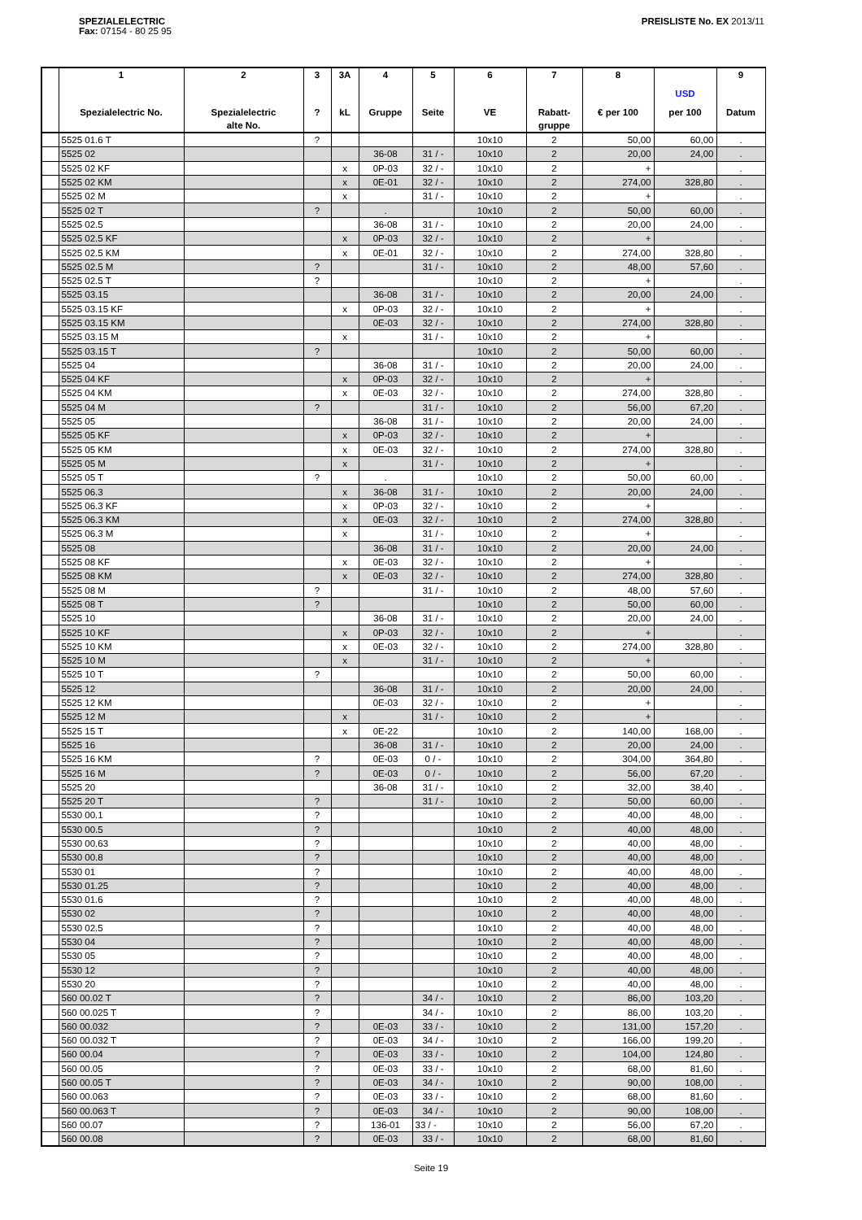SPEZIALELECTRIC
Fax: 07154 - 80 25 95
PREISLISTE No. EX 2013/11
| | 1 Spezialelectric No. | 2 Spezialelectric alte No. | 3 ? | 3A kL | 4 Gruppe | 5 Seite | 6 VE | 7 Rabatt- gruppe | 8 € per 100 | USD per 100 | 9 Datum |
| --- | --- | --- | --- | --- | --- | --- | --- | --- | --- | --- | --- |
| | 5525 01.6 T | | ? | | | | 10x10 | 2 | 50,00 | 60,00 | . |
| | 5525 02 | | | | 36-08 | 31 / - | 10x10 | 2 | 20,00 | 24,00 | . |
| | 5525 02 KF | | | x | 0P-03 | 32 / - | 10x10 | 2 | + | | . |
| | 5525 02 KM | | | x | 0E-01 | 32 / - | 10x10 | 2 | 274,00 | 328,80 | . |
| | 5525 02 M | | | x | | 31 / - | 10x10 | 2 | + | | . |
| | 5525 02 T | | ? | | . | | 10x10 | 2 | 50,00 | 60,00 | . |
| | 5525 02.5 | | | | 36-08 | 31 / - | 10x10 | 2 | 20,00 | 24,00 | . |
| | 5525 02.5 KF | | | x | 0P-03 | 32 / - | 10x10 | 2 | + | | . |
| | 5525 02.5 KM | | | x | 0E-01 | 32 / - | 10x10 | 2 | 274,00 | 328,80 | . |
| | 5525 02.5 M | | ? | | | 31 / - | 10x10 | 2 | 48,00 | 57,60 | . |
| | 5525 02.5 T | | ? | | | | 10x10 | 2 | + | | . |
| | 5525 03.15 | | | | 36-08 | 31 / - | 10x10 | 2 | 20,00 | 24,00 | . |
| | 5525 03.15 KF | | | x | 0P-03 | 32 / - | 10x10 | 2 | + | | . |
| | 5525 03.15 KM | | | | 0E-03 | 32 / - | 10x10 | 2 | 274,00 | 328,80 | . |
| | 5525 03.15 M | | | x | | 31 / - | 10x10 | 2 | + | | . |
| | 5525 03.15 T | | ? | | | | 10x10 | 2 | 50,00 | 60,00 | . |
| | 5525 04 | | | | 36-08 | 31 / - | 10x10 | 2 | 20,00 | 24,00 | . |
| | 5525 04 KF | | | x | 0P-03 | 32 / - | 10x10 | 2 | + | | . |
| | 5525 04 KM | | | x | 0E-03 | 32 / - | 10x10 | 2 | 274,00 | 328,80 | . |
| | 5525 04 M | | ? | | | 31 / - | 10x10 | 2 | 56,00 | 67,20 | . |
| | 5525 05 | | | | 36-08 | 31 / - | 10x10 | 2 | 20,00 | 24,00 | . |
| | 5525 05 KF | | | x | 0P-03 | 32 / - | 10x10 | 2 | + | | . |
| | 5525 05 KM | | | x | 0E-03 | 32 / - | 10x10 | 2 | 274,00 | 328,80 | . |
| | 5525 05 M | | | x | | 31 / - | 10x10 | 2 | + | | . |
| | 5525 05 T | | ? | | . | | 10x10 | 2 | 50,00 | 60,00 | . |
| | 5525 06.3 | | | x | 36-08 | 31 / - | 10x10 | 2 | 20,00 | 24,00 | . |
| | 5525 06.3 KF | | | x | 0P-03 | 32 / - | 10x10 | 2 | + | | . |
| | 5525 06.3 KM | | | x | 0E-03 | 32 / - | 10x10 | 2 | 274,00 | 328,80 | . |
| | 5525 06.3 M | | | x | | 31 / - | 10x10 | 2 | + | | . |
| | 5525 08 | | | | 36-08 | 31 / - | 10x10 | 2 | 20,00 | 24,00 | . |
| | 5525 08 KF | | | x | 0E-03 | 32 / - | 10x10 | 2 | + | | . |
| | 5525 08 KM | | | x | 0E-03 | 32 / - | 10x10 | 2 | 274,00 | 328,80 | . |
| | 5525 08 M | | ? | | | 31 / - | 10x10 | 2 | 48,00 | 57,60 | . |
| | 5525 08 T | | ? | | | | 10x10 | 2 | 50,00 | 60,00 | . |
| | 5525 10 | | | | 36-08 | 31 / - | 10x10 | 2 | 20,00 | 24,00 | . |
| | 5525 10 KF | | | x | 0P-03 | 32 / - | 10x10 | 2 | + | | . |
| | 5525 10 KM | | | x | 0E-03 | 32 / - | 10x10 | 2 | 274,00 | 328,80 | . |
| | 5525 10 M | | | x | | 31 / - | 10x10 | 2 | + | | . |
| | 5525 10 T | | ? | | | | 10x10 | 2 | 50,00 | 60,00 | . |
| | 5525 12 | | | | 36-08 | 31 / - | 10x10 | 2 | 20,00 | 24,00 | . |
| | 5525 12 KM | | | | 0E-03 | 32 / - | 10x10 | 2 | + | | . |
| | 5525 12 M | | | x | | 31 / - | 10x10 | 2 | + | | . |
| | 5525 15 T | | | x | 0E-22 | | 10x10 | 2 | 140,00 | 168,00 | . |
| | 5525 16 | | | | 36-08 | 31 / - | 10x10 | 2 | 20,00 | 24,00 | . |
| | 5525 16 KM | | ? | | 0E-03 | 0 / - | 10x10 | 2 | 304,00 | 364,80 | . |
| | 5525 16 M | | ? | | 0E-03 | 0 / - | 10x10 | 2 | 56,00 | 67,20 | . |
| | 5525 20 | | | | 36-08 | 31 / - | 10x10 | 2 | 32,00 | 38,40 | . |
| | 5525 20 T | | ? | | | 31 / - | 10x10 | 2 | 50,00 | 60,00 | . |
| | 5530 00.1 | | ? | | | | 10x10 | 2 | 40,00 | 48,00 | . |
| | 5530 00.5 | | ? | | | | 10x10 | 2 | 40,00 | 48,00 | . |
| | 5530 00.63 | | ? | | | | 10x10 | 2 | 40,00 | 48,00 | . |
| | 5530 00.8 | | ? | | | | 10x10 | 2 | 40,00 | 48,00 | . |
| | 5530 01 | | ? | | | | 10x10 | 2 | 40,00 | 48,00 | . |
| | 5530 01.25 | | ? | | | | 10x10 | 2 | 40,00 | 48,00 | . |
| | 5530 01.6 | | ? | | | | 10x10 | 2 | 40,00 | 48,00 | . |
| | 5530 02 | | ? | | | | 10x10 | 2 | 40,00 | 48,00 | . |
| | 5530 02.5 | | ? | | | | 10x10 | 2 | 40,00 | 48,00 | . |
| | 5530 04 | | ? | | | | 10x10 | 2 | 40,00 | 48,00 | . |
| | 5530 05 | | ? | | | | 10x10 | 2 | 40,00 | 48,00 | . |
| | 5530 12 | | ? | | | | 10x10 | 2 | 40,00 | 48,00 | . |
| | 5530 20 | | ? | | | | 10x10 | 2 | 40,00 | 48,00 | . |
| | 560 00.02 T | | ? | | | 34 / - | 10x10 | 2 | 86,00 | 103,20 | . |
| | 560 00.025 T | | ? | | | 34 / - | 10x10 | 2 | 86,00 | 103,20 | . |
| | 560 00.032 | | ? | | 0E-03 | 33 / - | 10x10 | 2 | 131,00 | 157,20 | . |
| | 560 00.032 T | | ? | | 0E-03 | 34 / - | 10x10 | 2 | 166,00 | 199,20 | . |
| | 560 00.04 | | ? | | 0E-03 | 33 / - | 10x10 | 2 | 104,00 | 124,80 | . |
| | 560 00.05 | | ? | | 0E-03 | 33 / - | 10x10 | 2 | 68,00 | 81,60 | . |
| | 560 00.05 T | | ? | | 0E-03 | 34 / - | 10x10 | 2 | 90,00 | 108,00 | . |
| | 560 00.063 | | ? | | 0E-03 | 33 / - | 10x10 | 2 | 68,00 | 81,60 | . |
| | 560 00.063 T | | ? | | 0E-03 | 34 / - | 10x10 | 2 | 90,00 | 108,00 | . |
| | 560 00.07 | | ? | | 136-01 | 33 / - | 10x10 | 2 | 56,00 | 67,20 | . |
| | 560 00.08 | | ? | | 0E-03 | 33 / - | 10x10 | 2 | 68,00 | 81,60 | . |
Seite 19